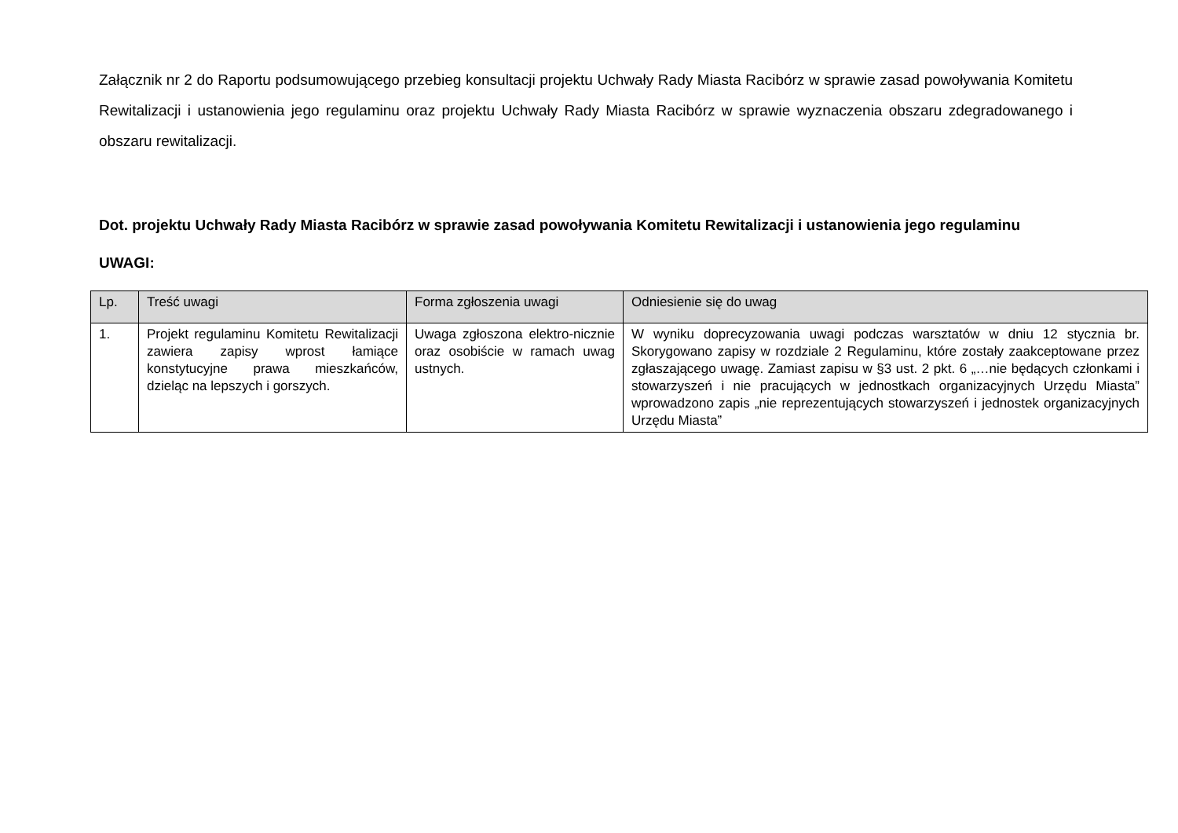Załącznik nr 2 do Raportu podsumowującego przebieg konsultacji projektu Uchwały Rady Miasta Racibórz w sprawie zasad powoływania Komitetu Rewitalizacji i ustanowienia jego regulaminu oraz projektu Uchwały Rady Miasta Racibórz w sprawie wyznaczenia obszaru zdegradowanego i obszaru rewitalizacji.
Dot. projektu Uchwały Rady Miasta Racibórz w sprawie zasad powoływania Komitetu Rewitalizacji i ustanowienia jego regulaminu
UWAGI:
| Lp. | Treść uwagi | Forma zgłoszenia uwagi | Odniesienie się do uwag |
| --- | --- | --- | --- |
| 1. | Projekt regulaminu Komitetu Rewitalizacji zawiera zapisy wprost łamiące konstytucyjne prawa mieszkańców, dzieląc na lepszych i gorszych. | Uwaga zgłoszona elektro-nicznie oraz osobiście w ramach uwag ustnych. | W wyniku doprecyzowania uwagi podczas warsztatów w dniu 12 stycznia br. Skorygowano zapisy w rozdziale 2 Regulaminu, które zostały zaakceptowane przez zgłaszającego uwagę. Zamiast zapisu w §3 ust. 2 pkt. 6 „…nie będących członkami i stowarzyszeń i nie pracujących w jednostkach organizacyjnych Urzędu Miasta” wprowadzono zapis „nie reprezentujących stowarzyszeń i jednostek organizacyjnych Urzędu Miasta” |